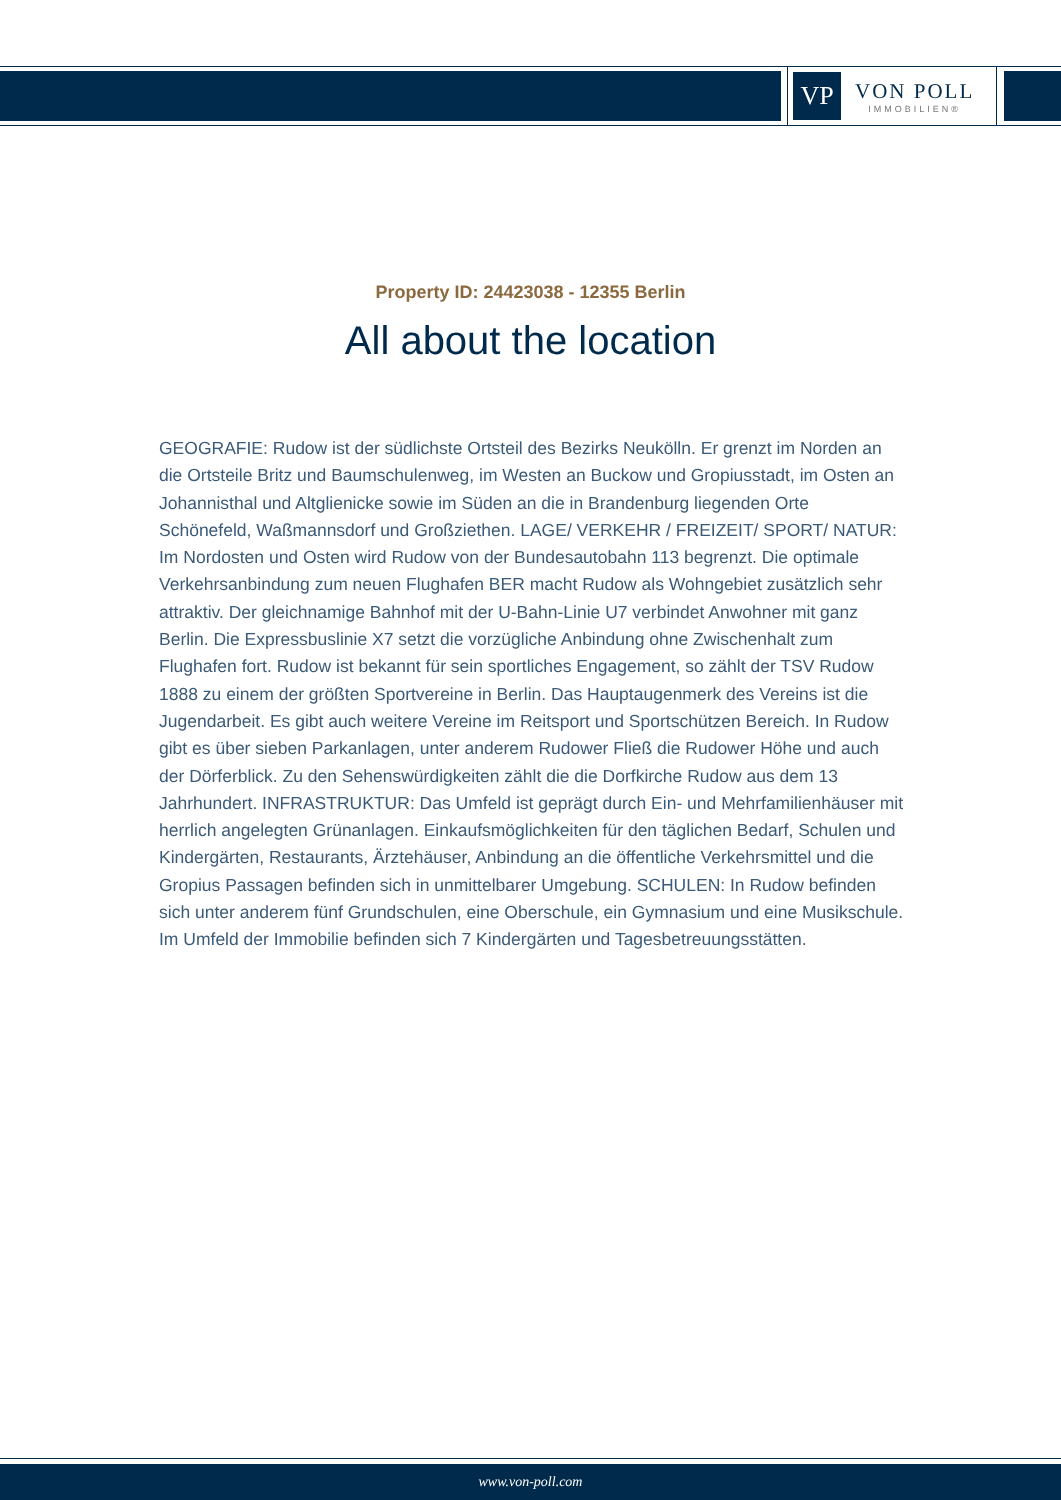VP
VON POLL
IMMOBILIEN®
Property ID: 24423038 - 12355 Berlin
All about the location
GEOGRAFIE: Rudow ist der südlichste Ortsteil des Bezirks Neukölln. Er grenzt im Norden an die Ortsteile Britz und Baumschulenweg, im Westen an Buckow und Gropiusstadt, im Osten an Johannisthal und Altglienicke sowie im Süden an die in Brandenburg liegenden Orte Schönefeld, Waßmannsdorf und Großziethen. LAGE/ VERKEHR / FREIZEIT/ SPORT/ NATUR: Im Nordosten und Osten wird Rudow von der Bundesautobahn 113 begrenzt. Die optimale Verkehrsanbindung zum neuen Flughafen BER macht Rudow als Wohngebiet zusätzlich sehr attraktiv. Der gleichnamige Bahnhof mit der U-Bahn-Linie U7 verbindet Anwohner mit ganz Berlin. Die Expressbuslinie X7 setzt die vorzügliche Anbindung ohne Zwischenhalt zum Flughafen fort. Rudow ist bekannt für sein sportliches Engagement, so zählt der TSV Rudow 1888 zu einem der größten Sportvereine in Berlin. Das Hauptaugenmerk des Vereins ist die Jugendarbeit. Es gibt auch weitere Vereine im Reitsport und Sportschützen Bereich. In Rudow gibt es über sieben Parkanlagen, unter anderem Rudower Fließ die Rudower Höhe und auch der Dörferblick. Zu den Sehenswürdigkeiten zählt die die Dorfkirche Rudow aus dem 13 Jahrhundert. INFRASTRUKTUR: Das Umfeld ist geprägt durch Ein- und Mehrfamilienhäuser mit herrlich angelegten Grünanlagen. Einkaufsmöglichkeiten für den täglichen Bedarf, Schulen und Kindergärten, Restaurants, Ärztehäuser, Anbindung an die öffentliche Verkehrsmittel und die Gropius Passagen befinden sich in unmittelbarer Umgebung. SCHULEN: In Rudow befinden sich unter anderem fünf Grundschulen, eine Oberschule, ein Gymnasium und eine Musikschule. Im Umfeld der Immobilie befinden sich 7 Kindergärten und Tagesbetreuungsstätten.
www.von-poll.com